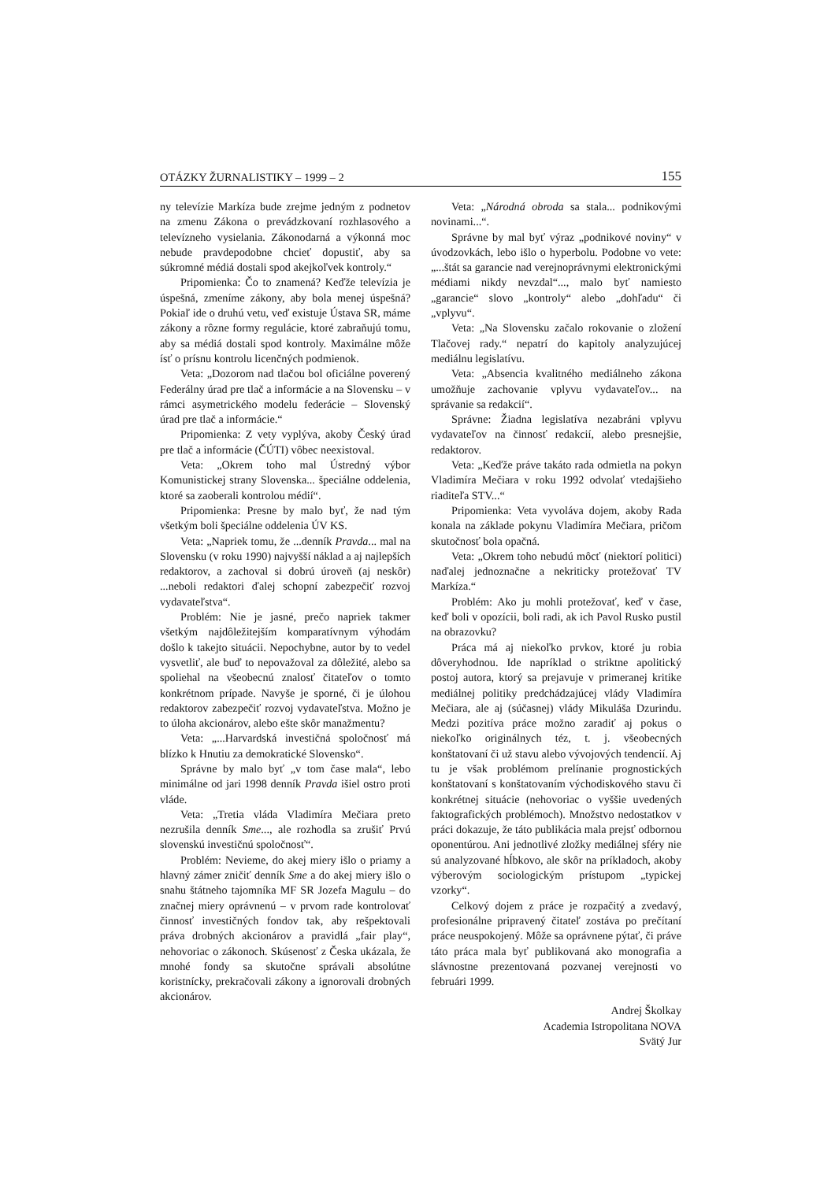OTÁZKY ŽURNALISTIKY – 1999 – 2 155
ny televízie Markíza bude zrejme jedným z podnetov na zmenu Zákona o prevádzkovaní rozhlasového a televízneho vysielania. Zákonodarná a výkonná moc nebude pravdepodobne chcieť dopustiť, aby sa súkromné médiá dostali spod akejkoľvek kontroly.“
Pripomienka: Čo to znamená? Keďže televízia je úspešná, zmeníme zákony, aby bola menej úspešná? Pokiaľ ide o druhú vetu, veď existuje Ústava SR, máme zákony a rôzne formy regulácie, ktoré zabraňujú tomu, aby sa médiá dostali spod kontroly. Maximálne môže ísť o prísnu kontrolu licenčných podmienok.
Veta: „Dozorom nad tlačou bol oficiálne poverený Federálny úrad pre tlač a informácie a na Slovensku – v rámci asymetrického modelu federácie – Slovenský úrad pre tlač a informácie.“
Pripomienka: Z vety vyplýva, akoby Český úrad pre tlač a informácie (ČÚTI) vôbec neexistoval.
Veta: „Okrem toho mal Ústredný výbor Komunistickej strany Slovenska... špeciálne oddelenia, ktoré sa zaoberali kontrolou médií“.
Pripomienka: Presne by malo byť, že nad tým všetkým boli špeciálne oddelenia ÚV KS.
Veta: „Napriek tomu, že ...denník Pravda... mal na Slovensku (v roku 1990) najvyšší náklad a aj najlepších redaktorov, a zachoval si dobrú úroveň (aj neskôr) ...neboli redaktori ďalej schopní zabezpečiť rozvoj vydavateľstva“.
Problém: Nie je jasné, prečo napriek takmer všetkým najdôležitejším komparatívnym výhodám došlo k takejto situácii. Nepochybne, autor by to vedel vysvetliť, ale buď to nepovažoval za dôležité, alebo sa spoliehal na všeobecnú znalosť čitateľov o tomto konkrétnom prípade. Navyše je sporné, či je úlohou redaktorov zabezpečiť rozvoj vydavateľstva. Možno je to úloha akcionárov, alebo ešte skôr manažmentu?
Veta: „...Harvardská investičná spoločnosť má blízko k Hnutiu za demokratické Slovensko“.
Správne by malo byť „v tom čase mala“, lebo minimálne od jari 1998 denník Pravda išiel ostro proti vláde.
Veta: „Tretia vláda Vladimíra Mečiara preto nezrušila denník Sme..., ale rozhodla sa zrušiť Prvú slovenskú investičnú spoločnosť“.
Problém: Nevieme, do akej miery išlo o priamy a hlavný zámer zničiť denník Sme a do akej miery išlo o snahu štátneho tajomníka MF SR Jozefa Magulu – do značnej miery oprávnenú – v prvom rade kontrolovať činnosť investičných fondov tak, aby rešpektovali práva drobných akcionárov a pravidlá „fair play“, nehovoriac o zákonoch. Skúsenosť z Česka ukázala, že mnohé fondy sa skutočne správali absolútne koristnícky, prekračovali zákony a ignorovali drobných akcionárov.
Veta: „Národná obroda sa stala... podnikovými novinami...“.
Správne by mal byť výraz „podnikové noviny“ v úvodzovkách, lebo išlo o hyperbolu. Podobne vo vete: „...štát sa garancie nad verejnoprávnymi elektronickými médiami nikdy nevzdal“..., malo byť namiesto „garancie“ slovo „kontroly“ alebo „dohľadu“ či „vplyvu“.
Veta: „Na Slovensku začalo rokovanie o zložení Tlačovej rady.“ nepatrí do kapitoly analyzujúcej mediálnu legislatívu.
Veta: „Absencia kvalitného mediálneho zákona umožňuje zachovanie vplyvu vydavateľov... na správanie sa redakcií“.
Správne: Žiadna legislatíva nezabráni vplyvu vydavateľov na činnosť redakcií, alebo presnejšie, redaktorov.
Veta: „Keďže práve takáto rada odmietla na pokyn Vladimíra Mečiara v roku 1992 odvolať vtedajšieho riaditeľa STV...“
Pripomienka: Veta vyvoláva dojem, akoby Rada konala na základe pokynu Vladimíra Mečiara, pričom skutočnosť bola opačná.
Veta: „Okrem toho nebudú môcť (niektorí politici) naďalej jednoznačne a nekriticky protežovať TV Markíza.“
Problém: Ako ju mohli protežovať, keď v čase, keď boli v opozícii, boli radi, ak ich Pavol Rusko pustil na obrazovku?
Práca má aj niekoľko prvkov, ktoré ju robia dôveryhodnou. Ide napríklad o striktne apolitický postoj autora, ktorý sa prejavuje v primeranej kritike mediálnej politiky predchádzajúcej vlády Vladimíra Mečiara, ale aj (súčasnej) vlády Mikuláša Dzurindu. Medzi pozitíva práce možno zaradiť aj pokus o niekoľko originálnych téz, t. j. všeobecných konštatovaní či už stavu alebo vývojových tendencií. Aj tu je však problémom prelínanie prognostických konštatovaní s konštatovaním východiskového stavu či konkrétnej situácie (nehovoriac o vyššie uvedených faktografických problémoch). Množstvo nedostatkov v práci dokazuje, že táto publikácia mala prejsť odbornou oponentúrou. Ani jednotlivé zložky mediálnej sféry nie sú analyzované hĺbkovo, ale skôr na príkladoch, akoby výberovým sociologickým prístupom „typickej vzorky“.
Celkový dojem z práce je rozpačitý a zvedavý, profesionálne pripravený čitateľ zostáva po prečítaní práce neuspokojený. Môže sa oprávnene pýtať, či práve táto práca mala byť publikovaná ako monografia a slávnostne prezentovaná pozvanej verejnosti vo februári 1999.
Andrej Školkay
Academia Istropolitana NOVA
Svätý Jur